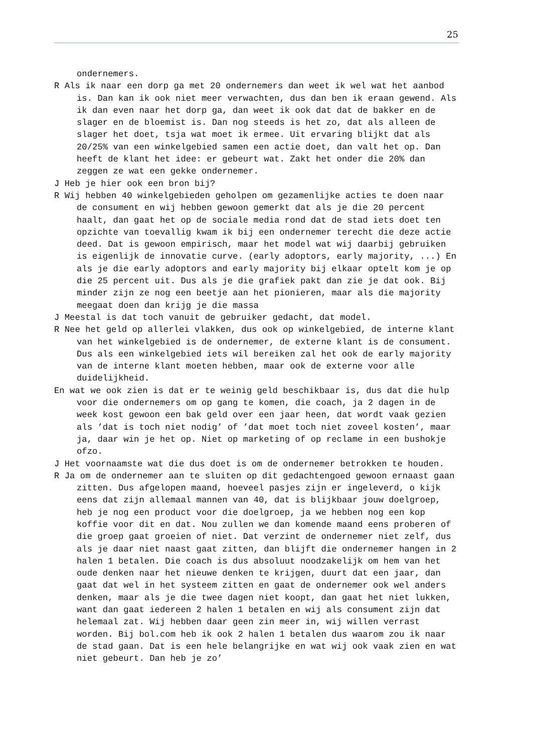25
ondernemers.
R Als ik naar een dorp ga met 20 ondernemers dan weet ik wel wat het aanbod is. Dan kan ik ook niet meer verwachten, dus dan ben ik eraan gewend. Als ik dan even naar het dorp ga, dan weet ik ook dat dat de bakker en de slager en de bloemist is. Dan nog steeds is het zo, dat als alleen de slager het doet, tsja wat moet ik ermee. Uit ervaring blijkt dat als 20/25% van een winkelgebied samen een actie doet, dan valt het op. Dan heeft de klant het idee: er gebeurt wat. Zakt het onder die 20% dan zeggen ze wat een gekke ondernemer.
J Heb je hier ook een bron bij?
R Wij hebben 40 winkelgebieden geholpen om gezamenlijke acties te doen naar de consument en wij hebben gewoon gemerkt dat als je die 20 percent haalt, dan gaat het op de sociale media rond dat de stad iets doet ten opzichte van toevallig kwam ik bij een ondernemer terecht die deze actie deed. Dat is gewoon empirisch, maar het model wat wij daarbij gebruiken is eigenlijk de innovatie curve. (early adoptors, early majority, ...) En als je die early adoptors and early majority bij elkaar optelt kom je op die 25 percent uit. Dus als je die grafiek pakt dan zie je dat ook. Bij minder zijn ze nog een beetje aan het pionieren, maar als die majority meegaat doen dan krijg je die massa
J Meestal is dat toch vanuit de gebruiker gedacht, dat model.
R Nee het geld op allerlei vlakken, dus ook op winkelgebied, de interne klant van het winkelgebied is de ondernemer, de externe klant is de consument. Dus als een winkelgebied iets wil bereiken zal het ook de early majority van de interne klant moeten hebben, maar ook de externe voor alle duidelijkheid.
En wat we ook zien is dat er te weinig geld beschikbaar is, dus dat die hulp voor die ondernemers om op gang te komen, die coach, ja 2 dagen in de week kost gewoon een bak geld over een jaar heen, dat wordt vaak gezien als ’dat is toch niet nodig’ of ’dat moet toch niet zoveel kosten’, maar ja, daar win je het op. Niet op marketing of op reclame in een bushokje ofzo.
J Het voornaamste wat die dus doet is om de ondernemer betrokken te houden.
R Ja om de ondernemer aan te sluiten op dit gedachtengoed gewoon ernaast gaan zitten. Dus afgelopen maand, hoeveel pasjes zijn er ingeleverd, o kijk eens dat zijn allemaal mannen van 40, dat is blijkbaar jouw doelgroep, heb je nog een product voor die doelgroep, ja we hebben nog een kop koffie voor dit en dat. Nou zullen we dan komende maand eens proberen of die groep gaat groeien of niet. Dat verzint de ondernemer niet zelf, dus als je daar niet naast gaat zitten, dan blijft die ondernemer hangen in 2 halen 1 betalen. Die coach is dus absoluut noodzakelijk om hem van het oude denken naar het nieuwe denken te krijgen, duurt dat een jaar, dan gaat dat wel in het systeem zitten en gaat de ondernemer ook wel anders denken, maar als je die twee dagen niet koopt, dan gaat het niet lukken, want dan gaat iedereen 2 halen 1 betalen en wij als consument zijn dat helemaal zat. Wij hebben daar geen zin meer in, wij willen verrast worden. Bij bol.com heb ik ook 2 halen 1 betalen dus waarom zou ik naar de stad gaan. Dat is een hele belangrijke en wat wij ook vaak zien en wat niet gebeurt. Dan heb je zo’